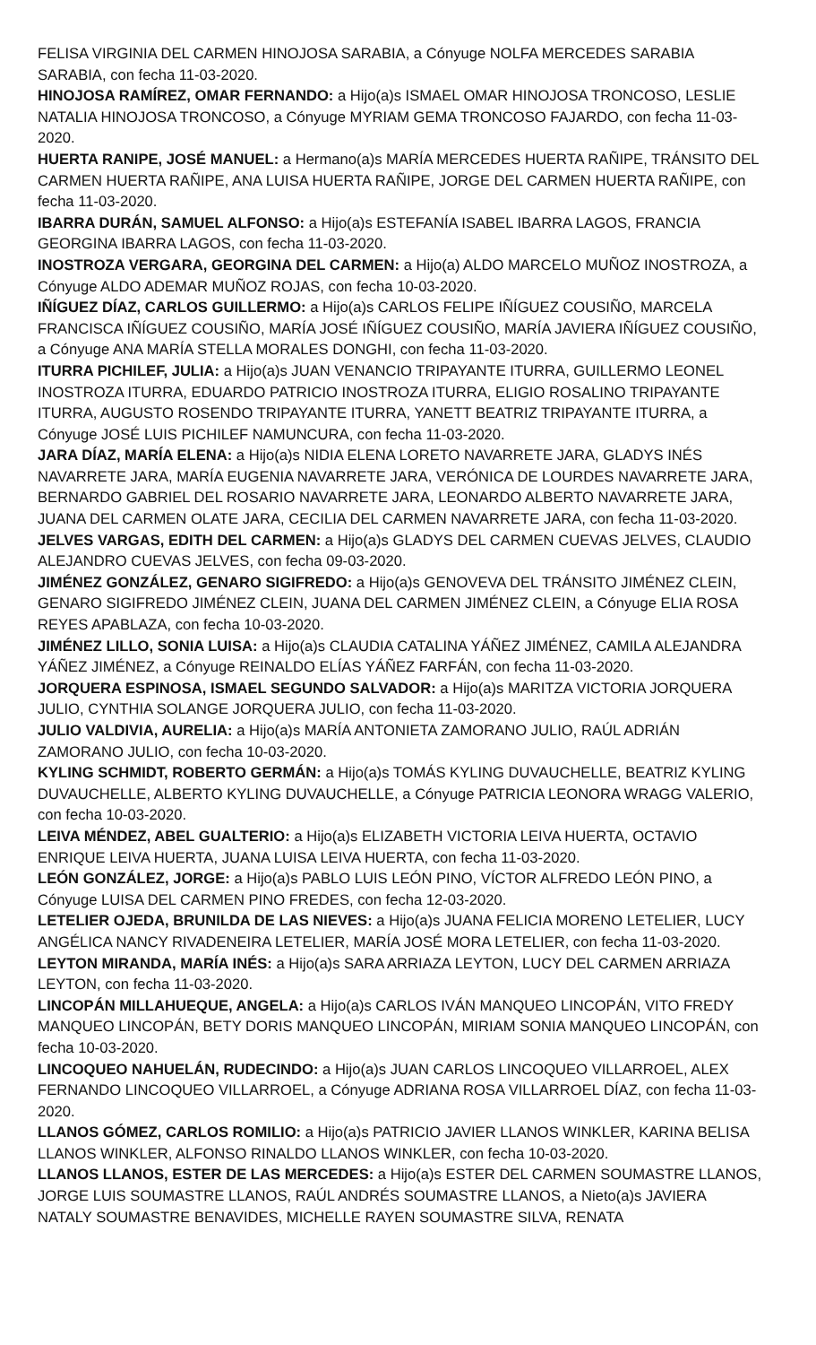FELISA VIRGINIA DEL CARMEN HINOJOSA SARABIA, a Cónyuge NOLFA MERCEDES SARABIA SARABIA, con fecha 11-03-2020.
HINOJOSA RAMÍREZ, OMAR FERNANDO: a Hijo(a)s ISMAEL OMAR HINOJOSA TRONCOSO, LESLIE NATALIA HINOJOSA TRONCOSO, a Cónyuge MYRIAM GEMA TRONCOSO FAJARDO, con fecha 11-03-2020.
HUERTA RANIPE, JOSÉ MANUEL: a Hermano(a)s MARÍA MERCEDES HUERTA RAÑIPE, TRÁNSITO DEL CARMEN HUERTA RAÑIPE, ANA LUISA HUERTA RAÑIPE, JORGE DEL CARMEN HUERTA RAÑIPE, con fecha 11-03-2020.
IBARRA DURÁN, SAMUEL ALFONSO: a Hijo(a)s ESTEFANÍA ISABEL IBARRA LAGOS, FRANCIA GEORGINA IBARRA LAGOS, con fecha 11-03-2020.
INOSTROZA VERGARA, GEORGINA DEL CARMEN: a Hijo(a) ALDO MARCELO MUÑOZ INOSTROZA, a Cónyuge ALDO ADEMAR MUÑOZ ROJAS, con fecha 10-03-2020.
IÑÍGUEZ DÍAZ, CARLOS GUILLERMO: a Hijo(a)s CARLOS FELIPE IÑÍGUEZ COUSIÑO, MARCELA FRANCISCA IÑÍGUEZ COUSIÑO, MARÍA JOSÉ IÑÍGUEZ COUSIÑO, MARÍA JAVIERA IÑÍGUEZ COUSIÑO, a Cónyuge ANA MARÍA STELLA MORALES DONGHI, con fecha 11-03-2020.
ITURRA PICHILEF, JULIA: a Hijo(a)s JUAN VENANCIO TRIPAYANTE ITURRA, GUILLERMO LEONEL INOSTROZA ITURRA, EDUARDO PATRICIO INOSTROZA ITURRA, ELIGIO ROSALINO TRIPAYANTE ITURRA, AUGUSTO ROSENDO TRIPAYANTE ITURRA, YANETT BEATRIZ TRIPAYANTE ITURRA, a Cónyuge JOSÉ LUIS PICHILEF NAMUNCURA, con fecha 11-03-2020.
JARA DÍAZ, MARÍA ELENA: a Hijo(a)s NIDIA ELENA LORETO NAVARRETE JARA, GLADYS INÉS NAVARRETE JARA, MARÍA EUGENIA NAVARRETE JARA, VERÓNICA DE LOURDES NAVARRETE JARA, BERNARDO GABRIEL DEL ROSARIO NAVARRETE JARA, LEONARDO ALBERTO NAVARRETE JARA, JUANA DEL CARMEN OLATE JARA, CECILIA DEL CARMEN NAVARRETE JARA, con fecha 11-03-2020.
JELVES VARGAS, EDITH DEL CARMEN: a Hijo(a)s GLADYS DEL CARMEN CUEVAS JELVES, CLAUDIO ALEJANDRO CUEVAS JELVES, con fecha 09-03-2020.
JIMÉNEZ GONZÁLEZ, GENARO SIGIFREDO: a Hijo(a)s GENOVEVA DEL TRÁNSITO JIMÉNEZ CLEIN, GENARO SIGIFREDO JIMÉNEZ CLEIN, JUANA DEL CARMEN JIMÉNEZ CLEIN, a Cónyuge ELIA ROSA REYES APABLAZA, con fecha 10-03-2020.
JIMÉNEZ LILLO, SONIA LUISA: a Hijo(a)s CLAUDIA CATALINA YÁÑEZ JIMÉNEZ, CAMILA ALEJANDRA YÁÑEZ JIMÉNEZ, a Cónyuge REINALDO ELÍAS YÁÑEZ FARFÁN, con fecha 11-03-2020.
JORQUERA ESPINOSA, ISMAEL SEGUNDO SALVADOR: a Hijo(a)s MARITZA VICTORIA JORQUERA JULIO, CYNTHIA SOLANGE JORQUERA JULIO, con fecha 11-03-2020.
JULIO VALDIVIA, AURELIA: a Hijo(a)s MARÍA ANTONIETA ZAMORANO JULIO, RAÚL ADRIÁN ZAMORANO JULIO, con fecha 10-03-2020.
KYLING SCHMIDT, ROBERTO GERMÁN: a Hijo(a)s TOMÁS KYLING DUVAUCHELLE, BEATRIZ KYLING DUVAUCHELLE, ALBERTO KYLING DUVAUCHELLE, a Cónyuge PATRICIA LEONORA WRAGG VALERIO, con fecha 10-03-2020.
LEIVA MÉNDEZ, ABEL GUALTERIO: a Hijo(a)s ELIZABETH VICTORIA LEIVA HUERTA, OCTAVIO ENRIQUE LEIVA HUERTA, JUANA LUISA LEIVA HUERTA, con fecha 11-03-2020.
LEÓN GONZÁLEZ, JORGE: a Hijo(a)s PABLO LUIS LEÓN PINO, VÍCTOR ALFREDO LEÓN PINO, a Cónyuge LUISA DEL CARMEN PINO FREDES, con fecha 12-03-2020.
LETELIER OJEDA, BRUNILDA DE LAS NIEVES: a Hijo(a)s JUANA FELICIA MORENO LETELIER, LUCY ANGÉLICA NANCY RIVADENEIRA LETELIER, MARÍA JOSÉ MORA LETELIER, con fecha 11-03-2020.
LEYTON MIRANDA, MARÍA INÉS: a Hijo(a)s SARA ARRIAZA LEYTON, LUCY DEL CARMEN ARRIAZA LEYTON, con fecha 11-03-2020.
LINCOPÁN MILLAHUEQUE, ANGELA: a Hijo(a)s CARLOS IVÁN MANQUEO LINCOPÁN, VITO FREDY MANQUEO LINCOPÁN, BETY DORIS MANQUEO LINCOPÁN, MIRIAM SONIA MANQUEO LINCOPÁN, con fecha 10-03-2020.
LINCOQUEO NAHUELÁN, RUDECINDO: a Hijo(a)s JUAN CARLOS LINCOQUEO VILLARROEL, ALEX FERNANDO LINCOQUEO VILLARROEL, a Cónyuge ADRIANA ROSA VILLARROEL DÍAZ, con fecha 11-03-2020.
LLANOS GÓMEZ, CARLOS ROMILIO: a Hijo(a)s PATRICIO JAVIER LLANOS WINKLER, KARINA BELISA LLANOS WINKLER, ALFONSO RINALDO LLANOS WINKLER, con fecha 10-03-2020.
LLANOS LLANOS, ESTER DE LAS MERCEDES: a Hijo(a)s ESTER DEL CARMEN SOUMASTRE LLANOS, JORGE LUIS SOUMASTRE LLANOS, RAÚL ANDRÉS SOUMASTRE LLANOS, a Nieto(a)s JAVIERA NATALY SOUMASTRE BENAVIDES, MICHELLE RAYEN SOUMASTRE SILVA, RENATA